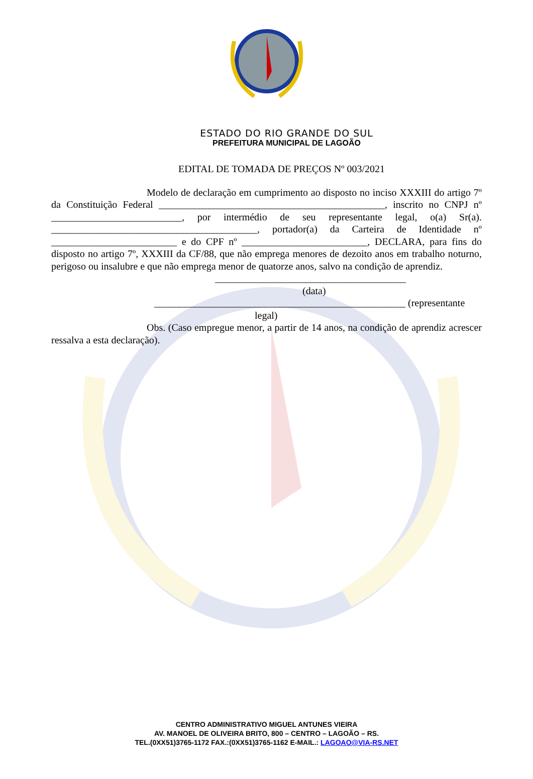ESTADO DO RIO GRANDE DO SUL
PREFEITURA MUNICIPAL DE LAGOÃO
EDITAL DE TOMADA DE PREÇOS Nº 003/2021
Modelo de declaração em cumprimento ao disposto no inciso XXXIII do artigo 7º da Constituição Federal _____________________________________________, inscrito no CNPJ nº __________________________, por intermédio de seu representante legal, o(a) Sr(a). _________________________________________, portador(a) da Carteira de Identidade nº _________________________ e do CPF nº _________________________, DECLARA, para fins do disposto no artigo 7º, XXXIII da CF/88, que não emprega menores de dezoito anos em trabalho noturno, perigoso ou insalubre e que não emprega menor de quatorze anos, salvo na condição de aprendiz.
______________________________________
(data)
__________________________________________________ (representante
legal)
Obs. (Caso empregue menor, a partir de 14 anos, na condição de aprendiz acrescer ressalva a esta declaração).
CENTRO ADMINISTRATIVO MIGUEL ANTUNES VIEIRA
AV. MANOEL DE OLIVEIRA BRITO, 800 – CENTRO – LAGOÃO – RS.
TEL.(0XX51)3765-1172 FAX.:(0XX51)3765-1162 E-MAIL.: LAGOAO@VIA-RS.NET